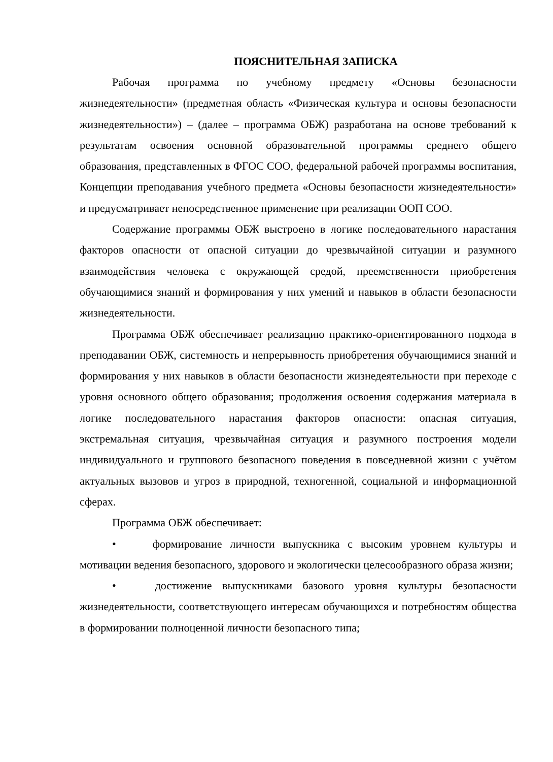ПОЯСНИТЕЛЬНАЯ ЗАПИСКА
Рабочая программа по учебному предмету «Основы безопасности жизнедеятельности» (предметная область «Физическая культура и основы безопасности жизнедеятельности») – (далее – программа ОБЖ) разработана на основе требований к результатам освоения основной образовательной программы среднего общего образования, представленных в ФГОС СОО, федеральной рабочей программы воспитания, Концепции преподавания учебного предмета «Основы безопасности жизнедеятельности» и предусматривает непосредственное применение при реализации ООП СОО.
Содержание программы ОБЖ выстроено в логике последовательного нарастания факторов опасности от опасной ситуации до чрезвычайной ситуации и разумного взаимодействия человека с окружающей средой, преемственности приобретения обучающимися знаний и формирования у них умений и навыков в области безопасности жизнедеятельности.
Программа ОБЖ обеспечивает реализацию практико-ориентированного подхода в преподавании ОБЖ, системность и непрерывность приобретения обучающимися знаний и формирования у них навыков в области безопасности жизнедеятельности при переходе с уровня основного общего образования; продолжения освоения содержания материала в логике последовательного нарастания факторов опасности: опасная ситуация, экстремальная ситуация, чрезвычайная ситуация и разумного построения модели индивидуального и группового безопасного поведения в повседневной жизни с учётом актуальных вызовов и угроз в природной, техногенной, социальной и информационной сферах.
Программа ОБЖ обеспечивает:
• формирование личности выпускника с высоким уровнем культуры и мотивации ведения безопасного, здорового и экологически целесообразного образа жизни;
• достижение выпускниками базового уровня культуры безопасности жизнедеятельности, соответствующего интересам обучающихся и потребностям общества в формировании полноценной личности безопасного типа;